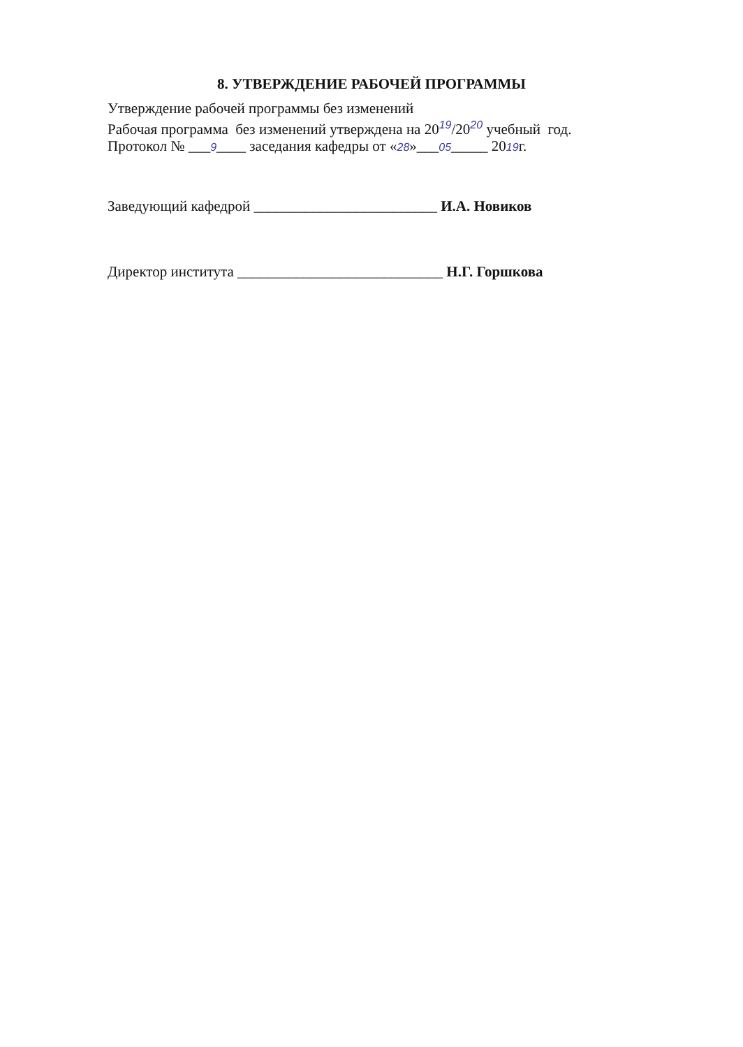8. УТВЕРЖДЕНИЕ РАБОЧЕЙ ПРОГРАММЫ
Утверждение рабочей программы без изменений
Рабочая программа без изменений утверждена на 20<sup>19</sup>/20<sup>20</sup> учебный год.
Протокол № ___9____ заседания кафедры от «28»___05_____ 2019г.
Заведующий кафедрой _________________________ И.А. Новиков
Директор института ____________________________ Н.Г. Горшкова